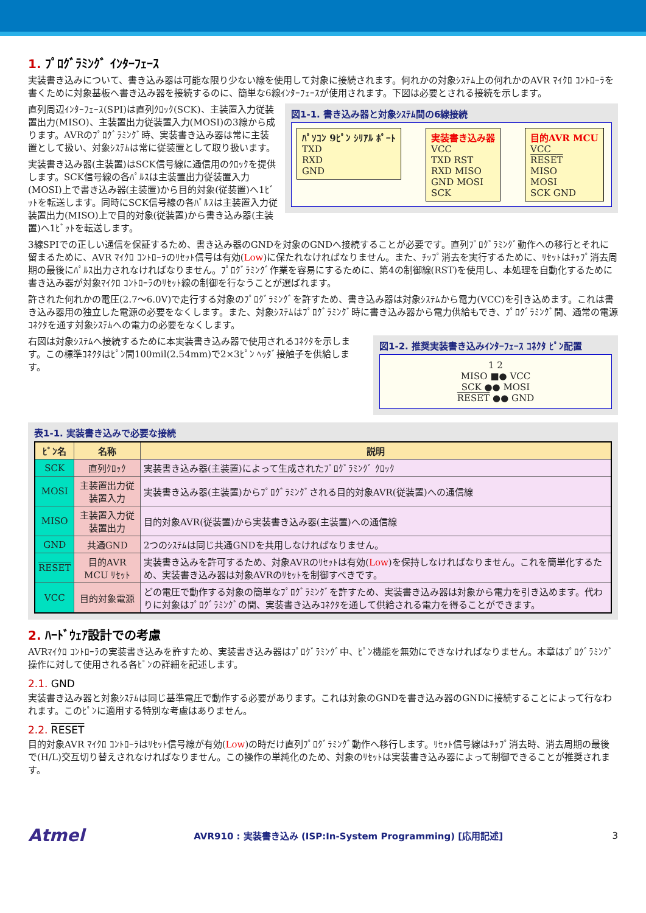1. ﾌﾟﾛｸﾞﾗﾐﾝｸﾞ ｲﾝﾀｰﾌｪｰｽ
実装書き込みについて、書き込み器は可能な限り少ない線を使用して対象に接続されます。何れかの対象ｼｽﾃﾑ上の何れかのAVR ﾏｲｸﾛ ｺﾝﾄﾛｰﾗを書くために対象基板へ書き込み器を接続するのに、簡単な6線ｲﾝﾀｰﾌｪｰｽが使用されます。下図は必要とされる接続を示します。
直列周辺ｲﾝﾀｰﾌｪｰｽ(SPI)は直列ｸﾛｯｸ(SCK)、主装置入力従装置出力(MISO)、主装置出力従装置入力(MOSI)の3線から成ります。AVRのﾌﾟﾛｸﾞﾗﾐﾝｸﾞ時、実装書き込み器は常に主装置として扱い、対象ｼｽﾃﾑは常に従装置として取り扱います。
実装書き込み器(主装置)はSCK信号線に通信用のｸﾛｯｸを提供します。SCK信号線の各ﾊﾟﾙｽは主装置出力従装置入力(MOSI)上で書き込み器(主装置)から目的対象(従装置)へ1ﾋﾞｯﾄを転送します。同時にSCK信号線の各ﾊﾟﾙｽは主装置入力従装置出力(MISO)上で目的対象(従装置)から書き込み器(主装置)へ1ﾋﾞｯﾄを転送します。
図1-1. 書き込み器と対象ｼｽﾃﾑ間の6線接続
ﾊﾟｿｺﾝ 9ﾋﾟﾝ ｼﾘｱﾙ ﾎﾟｰﾄ
TXD
RXD
GND
実装書き込み器
VCC
TXD RST
RXD MISO
GND MOSI
SCK
目的AVR MCU
VCC
RESET
MISO
MOSI
SCK GND
3線SPIでの正しい通信を保証するため、書き込み器のGNDを対象のGNDへ接続することが必要です。直列ﾌﾟﾛｸﾞﾗﾐﾝｸﾞ動作への移行とそれに留まるために、AVR ﾏｲｸﾛ ｺﾝﾄﾛｰﾗのﾘｾｯﾄ信号は有効(Low)に保たれなければなりません。また、ﾁｯﾌﾟ消去を実行するために、ﾘｾｯﾄはﾁｯﾌﾟ消去周期の最後にﾊﾟﾙｽ出力されなければなりません。ﾌﾟﾛｸﾞﾗﾐﾝｸﾞ作業を容易にするために、第4の制御線(RST)を使用し、本処理を自動化するために書き込み器が対象ﾏｲｸﾛ ｺﾝﾄﾛｰﾗのﾘｾｯﾄ線の制御を行なうことが選ばれます。
許された何れかの電圧(2.7～6.0V)で走行する対象のﾌﾟﾛｸﾞﾗﾐﾝｸﾞを許すため、書き込み器は対象ｼｽﾃﾑから電力(VCC)を引き込めます。これは書き込み器用の独立した電源の必要をなくします。また、対象ｼｽﾃﾑはﾌﾟﾛｸﾞﾗﾐﾝｸﾞ時に書き込み器から電力供給もでき、ﾌﾟﾛｸﾞﾗﾐﾝｸﾞ間、通常の電源ｺﾈｸﾀを通す対象ｼｽﾃﾑへの電力の必要をなくします。
右図は対象ｼｽﾃﾑへ接続するために本実装書き込み器で使用されるｺﾈｸﾀを示します。この標準ｺﾈｸﾀはﾋﾟﾝ間100mil(2.54mm)で2×3ﾋﾟﾝ ﾍｯﾀﾞ接触子を供給します。
図1-2. 推奨実装書き込みｲﾝﾀｰﾌｪｰｽ ｺﾈｸﾀ ﾋﾟﾝ配置
1 2
MISO ■● VCC
SCK ●● MOSI
RESET ●● GND
表1-1. 実装書き込みで必要な接続
| ﾋﾟﾝ名 | 名称 | 説明 |
| --- | --- | --- |
| SCK | 直列ｸﾛｯｸ | 実装書き込み器(主装置)によって生成されたﾌﾟﾛｸﾞﾗﾐﾝｸﾞ ｸﾛｯｸ |
| MOSI | 主装置出力従装置入力 | 実装書き込み器(主装置)からﾌﾟﾛｸﾞﾗﾐﾝｸﾞされる目的対象AVR(従装置)への通信線 |
| MISO | 主装置入力従装置出力 | 目的対象AVR(従装置)から実装書き込み器(主装置)への通信線 |
| GND | 共通GND | 2つのｼｽﾃﾑは同じ共通GNDを共用しなければなりません。 |
| RESET | 目的AVR MCU ﾘｾｯﾄ | 実装書き込みを許可するため、対象AVRのﾘｾｯﾄは有効( Low )を保持しなければなりません。これを簡単化するため、実装書き込み器は対象AVRのﾘｾｯﾄを制御すべきです。 |
| VCC | 目的対象電源 | どの電圧で動作する対象の簡単なﾌﾟﾛｸﾞﾗﾐﾝｸﾞを許すため、実装書き込み器は対象から電力を引き込めます。代わりに対象はﾌﾟﾛｸﾞﾗﾐﾝｸﾞの間、実装書き込みｺﾈｸﾀを通して供給される電力を得ることができます。 |
2. ﾊｰﾄﾞｳｪｱ設計での考慮
AVRﾏｲｸﾛ ｺﾝﾄﾛｰﾗの実装書き込みを許すため、実装書き込み器はﾌﾟﾛｸﾞﾗﾐﾝｸﾞ中、ﾋﾟﾝ機能を無効にできなければなりません。本章はﾌﾟﾛｸﾞﾗﾐﾝｸﾞ操作に対して使用される各ﾋﾟﾝの詳細を記述します。
2.1. GND
実装書き込み器と対象ｼｽﾃﾑは同じ基準電圧で動作する必要があります。これは対象のGNDを書き込み器のGNDに接続することによって行なわれます。このﾋﾟﾝに適用する特別な考慮はありません。
2.2. RESET
目的対象AVR ﾏｲｸﾛ ｺﾝﾄﾛｰﾗはﾘｾｯﾄ信号線が有効(Low)の時だけ直列ﾌﾟﾛｸﾞﾗﾐﾝｸﾞ動作へ移行します。ﾘｾｯﾄ信号線はﾁｯﾌﾟ消去時、消去周期の最後で(H/L)交互切り替えされなければなりません。この操作の単純化のため、対象のﾘｾｯﾄは実装書き込み器によって制御できることが推奨されます。
Atmel AVR910 : 実装書き込み (ISP:In-System Programming) [応用記述] 3